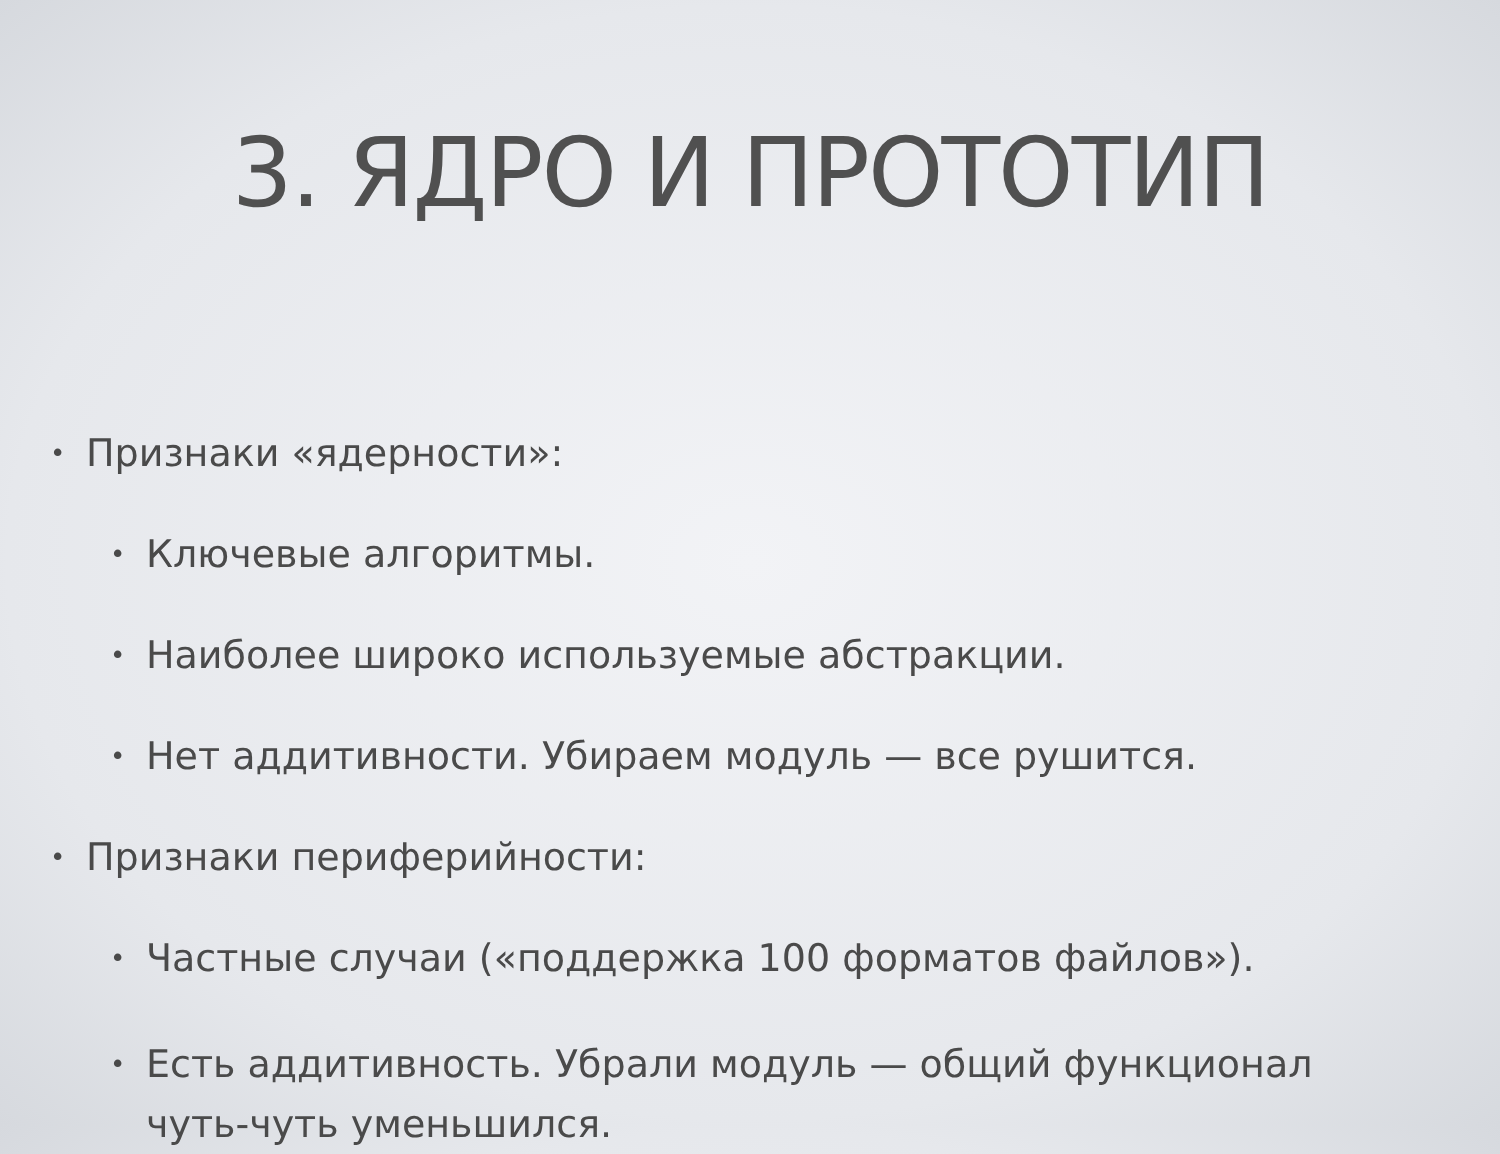3. ЯДРО И ПРОТОТИП
• Признаки «ядерности»:
• Ключевые алгоритмы.
• Наиболее широко используемые абстракции.
• Нет аддитивности. Убираем модуль — все рушится.
• Признаки периферийности:
• Частные случаи («поддержка 100 форматов файлов»).
• Есть аддитивность. Убрали модуль — общий функционал чуть-чуть уменьшился.